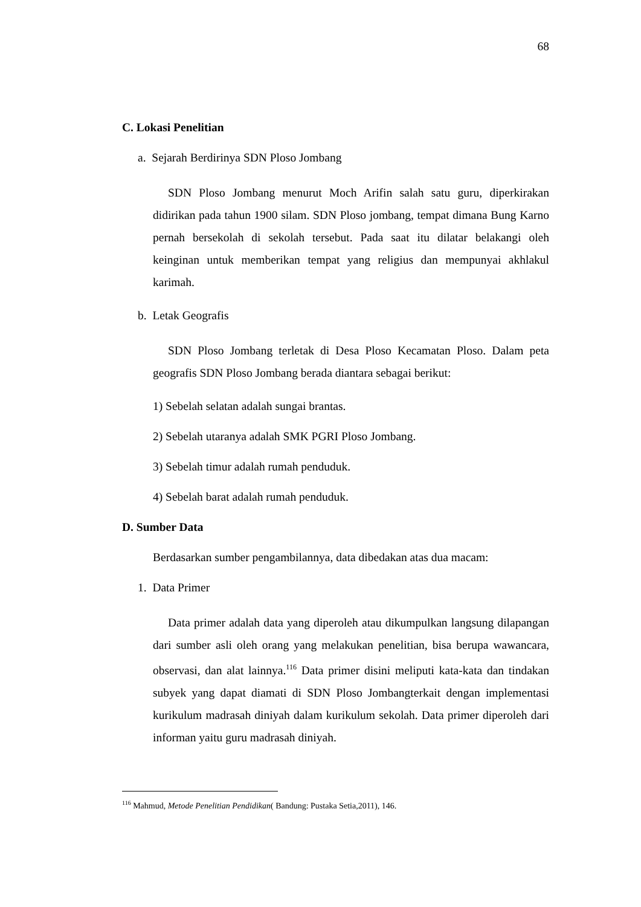68
C. Lokasi Penelitian
a. Sejarah Berdirinya SDN Ploso Jombang
SDN Ploso Jombang menurut Moch Arifin salah satu guru, diperkirakan didirikan pada tahun 1900 silam. SDN Ploso jombang, tempat dimana Bung Karno pernah bersekolah di sekolah tersebut. Pada saat itu dilatar belakangi oleh keinginan untuk memberikan tempat yang religius dan mempunyai akhlakul karimah.
b. Letak Geografis
SDN Ploso Jombang terletak di Desa Ploso Kecamatan Ploso. Dalam peta geografis SDN Ploso Jombang berada diantara sebagai berikut:
1) Sebelah selatan adalah sungai brantas.
2) Sebelah utaranya adalah SMK PGRI Ploso Jombang.
3) Sebelah timur adalah rumah penduduk.
4) Sebelah barat adalah rumah penduduk.
D. Sumber Data
Berdasarkan sumber pengambilannya, data dibedakan atas dua macam:
1. Data Primer
Data primer adalah data yang diperoleh atau dikumpulkan langsung dilapangan dari sumber asli oleh orang yang melakukan penelitian, bisa berupa wawancara, observasi, dan alat lainnya.<sup>116</sup> Data primer disini meliputi kata-kata dan tindakan subyek yang dapat diamati di SDN Ploso Jombangterkait dengan implementasi kurikulum madrasah diniyah dalam kurikulum sekolah. Data primer diperoleh dari informan yaitu guru madrasah diniyah.
<sup>116</sup> Mahmud, Metode Penelitian Pendidikan( Bandung: Pustaka Setia,2011), 146.